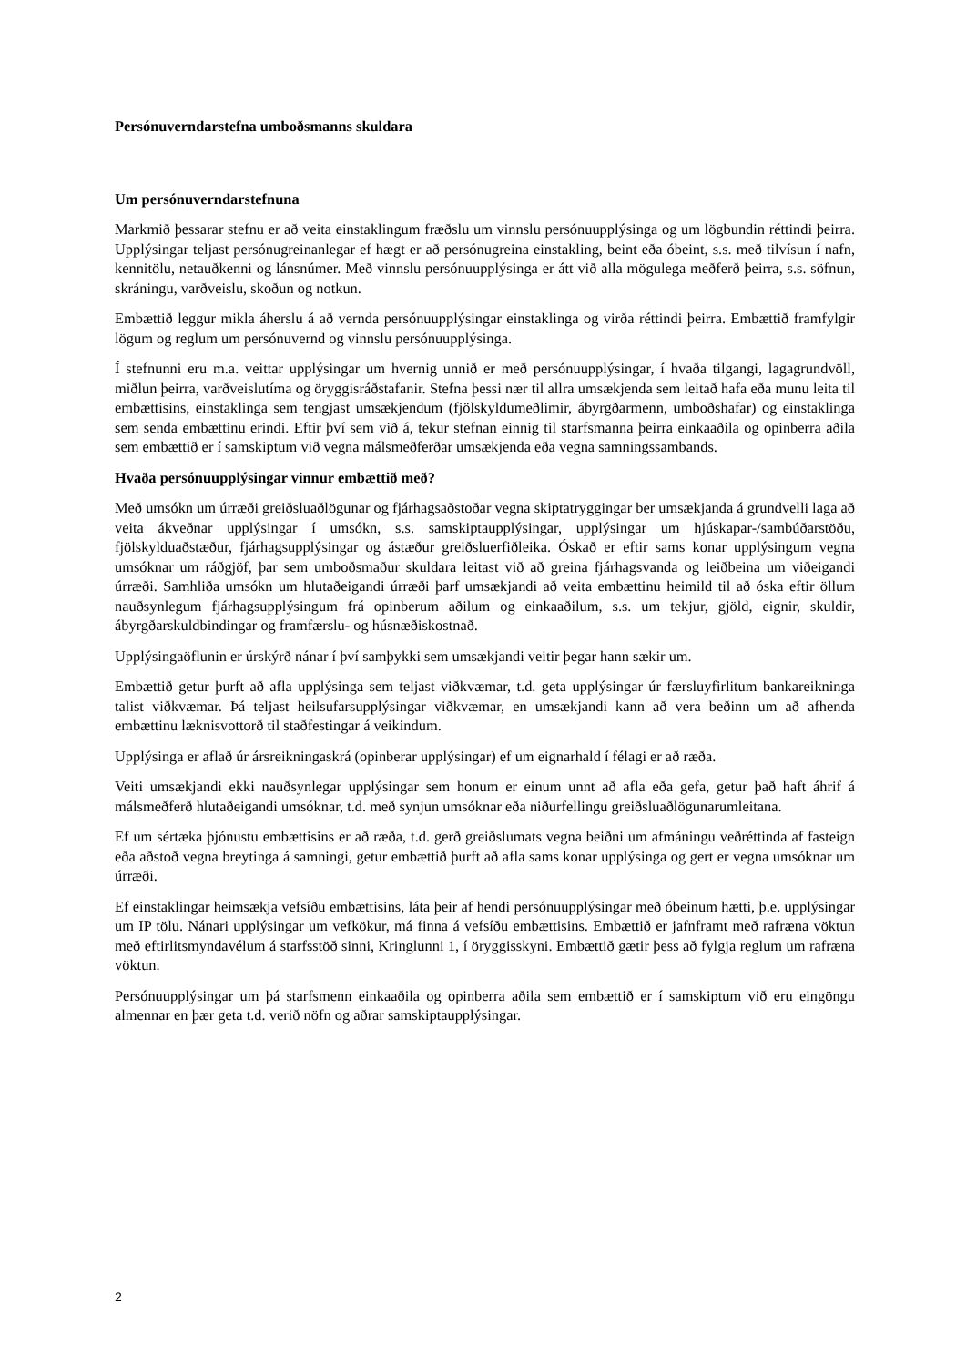Persónuverndarstefna umboðsmanns skuldara
Um persónuverndarstefnuna
Markmið þessarar stefnu er að veita einstaklingum fræðslu um vinnslu persónuupplýsinga og um lögbundin réttindi þeirra. Upplýsingar teljast persónugreinanlegar ef hægt er að persónugreina einstakling, beint eða óbeint, s.s. með tilvísun í nafn, kennitölu, netauðkenni og lánsnúmer. Með vinnslu persónuupplýsinga er átt við alla mögulega meðferð þeirra, s.s. söfnun, skráningu, varðveislu, skoðun og notkun.
Embættið leggur mikla áherslu á að vernda persónuupplýsingar einstaklinga og virða réttindi þeirra. Embættið framfylgir lögum og reglum um persónuvernd og vinnslu persónuupplýsinga.
Í stefnunni eru m.a. veittar upplýsingar um hvernig unnið er með persónuupplýsingar, í hvaða tilgangi, lagagrundvöll, miðlun þeirra, varðveislutíma og öryggisráðstafanir. Stefna þessi nær til allra umsækjenda sem leitað hafa eða munu leita til embættisins, einstaklinga sem tengjast umsækjendum (fjölskyldumeðlimir, ábyrgðarmenn, umboðshafar) og einstaklinga sem senda embættinu erindi. Eftir því sem við á, tekur stefnan einnig til starfsmanna þeirra einkaaðila og opinberra aðila sem embættið er í samskiptum við vegna málsmeðferðar umsækjenda eða vegna samningssambands.
Hvaða persónuupplýsingar vinnur embættið með?
Með umsókn um úrræði greiðsluaðlögunar og fjárhagsaðstoðar vegna skiptatryggingar ber umsækjanda á grundvelli laga að veita ákveðnar upplýsingar í umsókn, s.s. samskiptaupplýsingar, upplýsingar um hjúskapar-/sambúðarstöðu, fjölskylduaðstæður, fjárhagsupplýsingar og ástæður greiðsluerfiðleika. Óskað er eftir sams konar upplýsingum vegna umsóknar um ráðgjöf, þar sem umboðsmaður skuldara leitast við að greina fjárhagsvanda og leiðbeina um viðeigandi úrræði. Samhliða umsókn um hlutaðeigandi úrræði þarf umsækjandi að veita embættinu heimild til að óska eftir öllum nauðsynlegum fjárhagsupplýsingum frá opinberum aðilum og einkaaðilum, s.s. um tekjur, gjöld, eignir, skuldir, ábyrgðarskuldbindingar og framfærslu- og húsnæðiskostnað.
Upplýsingaöflunin er úrskýrð nánar í því samþykki sem umsækjandi veitir þegar hann sækir um.
Embættið getur þurft að afla upplýsinga sem teljast viðkvæmar, t.d. geta upplýsingar úr færsluyfirlitum bankareikninga talist viðkvæmar. Þá teljast heilsufarsupplýsingar viðkvæmar, en umsækjandi kann að vera beðinn um að afhenda embættinu læknisvottorð til staðfestingar á veikindum.
Upplýsinga er aflað úr ársreikningaskrá (opinberar upplýsingar) ef um eignarhald í félagi er að ræða.
Veiti umsækjandi ekki nauðsynlegar upplýsingar sem honum er einum unnt að afla eða gefa, getur það haft áhrif á málsmeðferð hlutaðeigandi umsóknar, t.d. með synjun umsóknar eða niðurfellingu greiðsluaðlögunarumleitana.
Ef um sértæka þjónustu embættisins er að ræða, t.d. gerð greiðslumats vegna beiðni um afmáningu veðréttinda af fasteign eða aðstoð vegna breytinga á samningi, getur embættið þurft að afla sams konar upplýsinga og gert er vegna umsóknar um úrræði.
Ef einstaklingar heimsækja vefsíðu embættisins, láta þeir af hendi persónuupplýsingar með óbeinum hætti, þ.e. upplýsingar um IP tölu. Nánari upplýsingar um vefkökur, má finna á vefsíðu embættisins. Embættið er jafnframt með rafræna vöktun með eftirlitsmyndavélum á starfsstöð sinni, Kringlunni 1, í öryggisskyni. Embættið gætir þess að fylgja reglum um rafræna vöktun.
Persónuupplýsingar um þá starfsmenn einkaaðila og opinberra aðila sem embættið er í samskiptum við eru eingöngu almennar en þær geta t.d. verið nöfn og aðrar samskiptaupplýsingar.
2